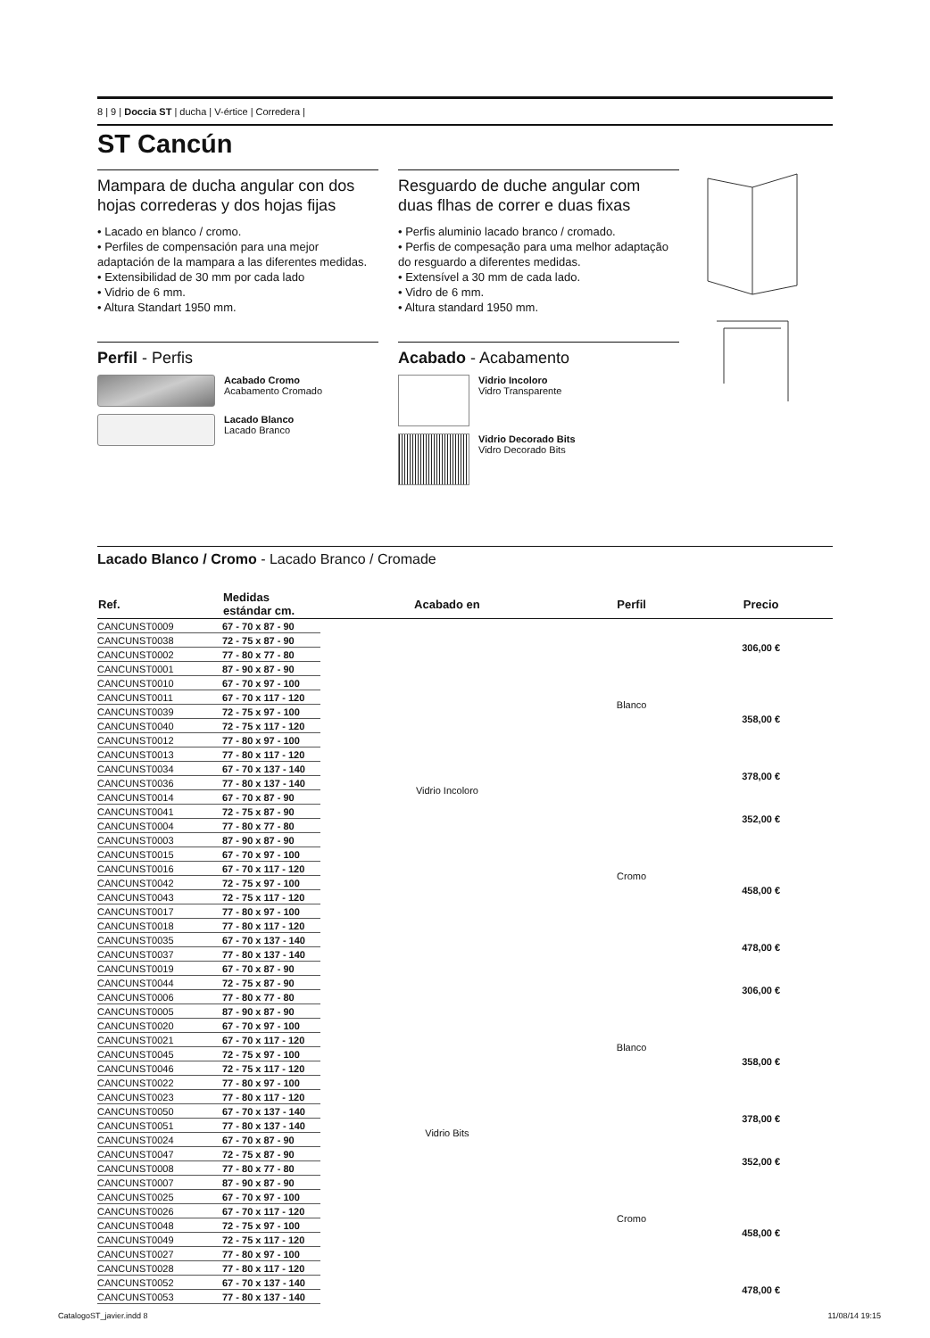8 | 9 | Doccia ST | ducha | V-értice | Corredera |
ST Cancún
Mampara de ducha angular con dos hojas correderas y dos hojas fijas
• Lacado en blanco / cromo.
• Perfiles de compensación para una mejor adaptación de la mampara a las diferentes medidas.
• Extensibilidad de 30 mm por cada lado
• Vidrio de 6 mm.
• Altura Standart 1950 mm.
Perfil - Perfis
Acabado Cromo
Acabamento Cromado
Lacado Blanco
Lacado Branco
Resguardo de duche angular com duas flhas de correr e duas fixas
• Perfis aluminio lacado branco / cromado.
• Perfis de compesação para uma melhor adaptação do resguardo a diferentes medidas.
• Extensível a 30 mm de cada lado.
• Vidro de 6 mm.
• Altura standard 1950 mm.
Acabado - Acabamento
Vidrio Incoloro
Vidro Transparente
Vidrio Decorado Bits
Vidro Decorado Bits
Lacado Blanco / Cromo - Lacado Branco / Cromade
| Ref. | Medidas estándar cm. | Acabado en | Perfil | Precio |
| --- | --- | --- | --- | --- |
| CANCUNST0009 | 67 - 70 x 87 - 90 | Vidrio Incoloro | Blanco | 306,00 € |
| CANCUNST0038 | 72 - 75 x 87 - 90 | | | |
| CANCUNST0002 | 77 - 80 x 77 - 80 | | | |
| CANCUNST0001 | 87 - 90 x 87 - 90 | | | |
| CANCUNST0010 | 67 - 70 x 97 - 100 | | | 358,00 € |
| CANCUNST0011 | 67 - 70 x 117 - 120 | | | |
| CANCUNST0039 | 72 - 75 x 97 - 100 | | | |
| CANCUNST0040 | 72 - 75 x 117 - 120 | | | |
| CANCUNST0012 | 77 - 80 x 97 - 100 | | | |
| CANCUNST0013 | 77 - 80 x 117 - 120 | | | |
| CANCUNST0034 | 67 - 70 x 137 - 140 | | | 378,00 € |
| CANCUNST0036 | 77 - 80 x 137 - 140 | | | |
| CANCUNST0014 | 67 - 70 x 87 - 90 | | Cromo | 352,00 € |
| CANCUNST0041 | 72 - 75 x 87 - 90 | | | |
| CANCUNST0004 | 77 - 80 x 77 - 80 | | | |
| CANCUNST0003 | 87 - 90 x 87 - 90 | | | |
| CANCUNST0015 | 67 - 70 x 97 - 100 | | | 458,00 € |
| CANCUNST0016 | 67 - 70 x 117 - 120 | | | |
| CANCUNST0042 | 72 - 75 x 97 - 100 | | | |
| CANCUNST0043 | 72 - 75 x 117 - 120 | | | |
| CANCUNST0017 | 77 - 80 x 97 - 100 | | | |
| CANCUNST0018 | 77 - 80 x 117 - 120 | | | |
| CANCUNST0035 | 67 - 70 x 137 - 140 | | | 478,00 € |
| CANCUNST0037 | 77 - 80 x 137 - 140 | | | |
| CANCUNST0019 | 67 - 70 x 87 - 90 | Vidrio Bits | Blanco | 306,00 € |
| CANCUNST0044 | 72 - 75 x 87 - 90 | | | |
| CANCUNST0006 | 77 - 80 x 77 - 80 | | | |
| CANCUNST0005 | 87 - 90 x 87 - 90 | | | |
| CANCUNST0020 | 67 - 70 x 97 - 100 | | | 358,00 € |
| CANCUNST0021 | 67 - 70 x 117 - 120 | | | |
| CANCUNST0045 | 72 - 75 x 97 - 100 | | | |
| CANCUNST0046 | 72 - 75 x 117 - 120 | | | |
| CANCUNST0022 | 77 - 80 x 97 - 100 | | | |
| CANCUNST0023 | 77 - 80 x 117 - 120 | | | |
| CANCUNST0050 | 67 - 70 x 137 - 140 | | | 378,00 € |
| CANCUNST0051 | 77 - 80 x 137 - 140 | | | |
| CANCUNST0024 | 67 - 70 x 87 - 90 | | Cromo | 352,00 € |
| CANCUNST0047 | 72 - 75 x 87 - 90 | | | |
| CANCUNST0008 | 77 - 80 x 77 - 80 | | | |
| CANCUNST0007 | 87 - 90 x 87 - 90 | | | |
| CANCUNST0025 | 67 - 70 x 97 - 100 | | | 458,00 € |
| CANCUNST0026 | 67 - 70 x 117 - 120 | | | |
| CANCUNST0048 | 72 - 75 x 97 - 100 | | | |
| CANCUNST0049 | 72 - 75 x 117 - 120 | | | |
| CANCUNST0027 | 77 - 80 x 97 - 100 | | | |
| CANCUNST0028 | 77 - 80 x 117 - 120 | | | |
| CANCUNST0052 | 67 - 70 x 137 - 140 | | | 478,00 € |
| CANCUNST0053 | 77 - 80 x 137 - 140 | | | |
CatalogoST_javier.indd 8 11/08/14 19:15